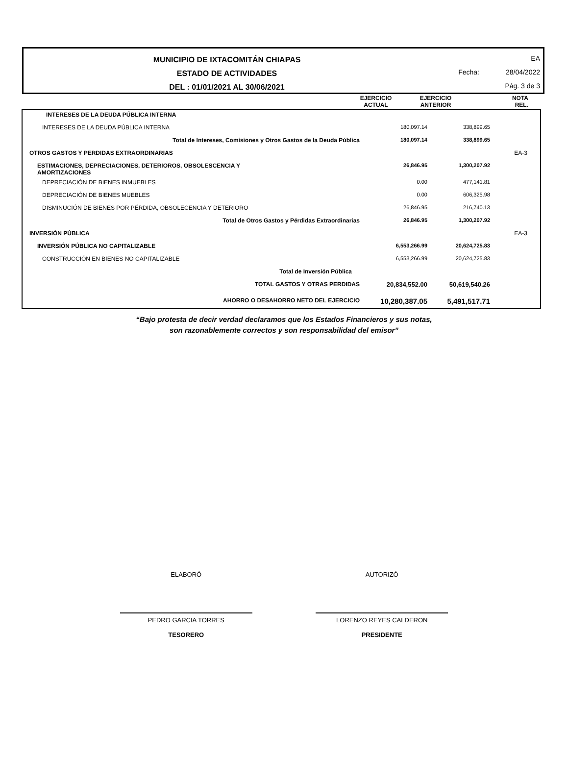MUNICIPIO DE IXTACOMITÁN CHIAPAS
ESTADO DE ACTIVIDADES
DEL : 01/01/2021 AL 30/06/2021
EA
Fecha: 28/04/2022
Pág. 3 de 3
| | EJERCICIO ACTUAL | EJERCICIO ANTERIOR | NOTA REL. |
| INTERESES DE LA DEUDA PÚBLICA INTERNA | | | |
| INTERESES DE LA DEUDA PÚBLICA INTERNA | 180,097.14 | 338,899.65 | |
| Total de Intereses, Comisiones y Otros Gastos de la Deuda Pública | 180,097.14 | 338,899.65 | |
| OTROS GASTOS Y PERDIDAS EXTRAORDINARIAS | | | EA-3 |
| ESTIMACIONES, DEPRECIACIONES, DETERIOROS, OBSOLESCENCIA Y AMORTIZACIONES | 26,846.95 | 1,300,207.92 | |
| DEPRECIACIÓN DE BIENES INMUEBLES | 0.00 | 477,141.81 | |
| DEPRECIACIÓN DE BIENES MUEBLES | 0.00 | 606,325.98 | |
| DISMINUCIÓN DE BIENES POR PÉRDIDA, OBSOLECENCIA Y DETERIORO | 26,846.95 | 216,740.13 | |
| Total de Otros Gastos y Pérdidas Extraordinarias | 26,846.95 | 1,300,207.92 | |
| INVERSIÓN PÚBLICA | | | EA-3 |
| INVERSIÓN PÚBLICA NO CAPITALIZABLE | 6,553,266.99 | 20,624,725.83 | |
| CONSTRUCCIÓN EN BIENES NO CAPITALIZABLE | 6,553,266.99 | 20,624,725.83 | |
| Total de Inversión Pública | | | |
| TOTAL GASTOS Y OTRAS PERDIDAS | 20,834,552.00 | 50,619,540.26 | |
| AHORRO O DESAHORRO NETO DEL EJERCICIO | 10,280,387.05 | 5,491,517.71 | |
“Bajo protesta de decir verdad declaramos que los Estados Financieros y sus notas,
son razonablemente correctos y son responsabilidad del emisor”
ELABORÓ
PEDRO GARCIA TORRES
TESORERO
AUTORIZÓ
LORENZO REYES CALDERON
PRESIDENTE